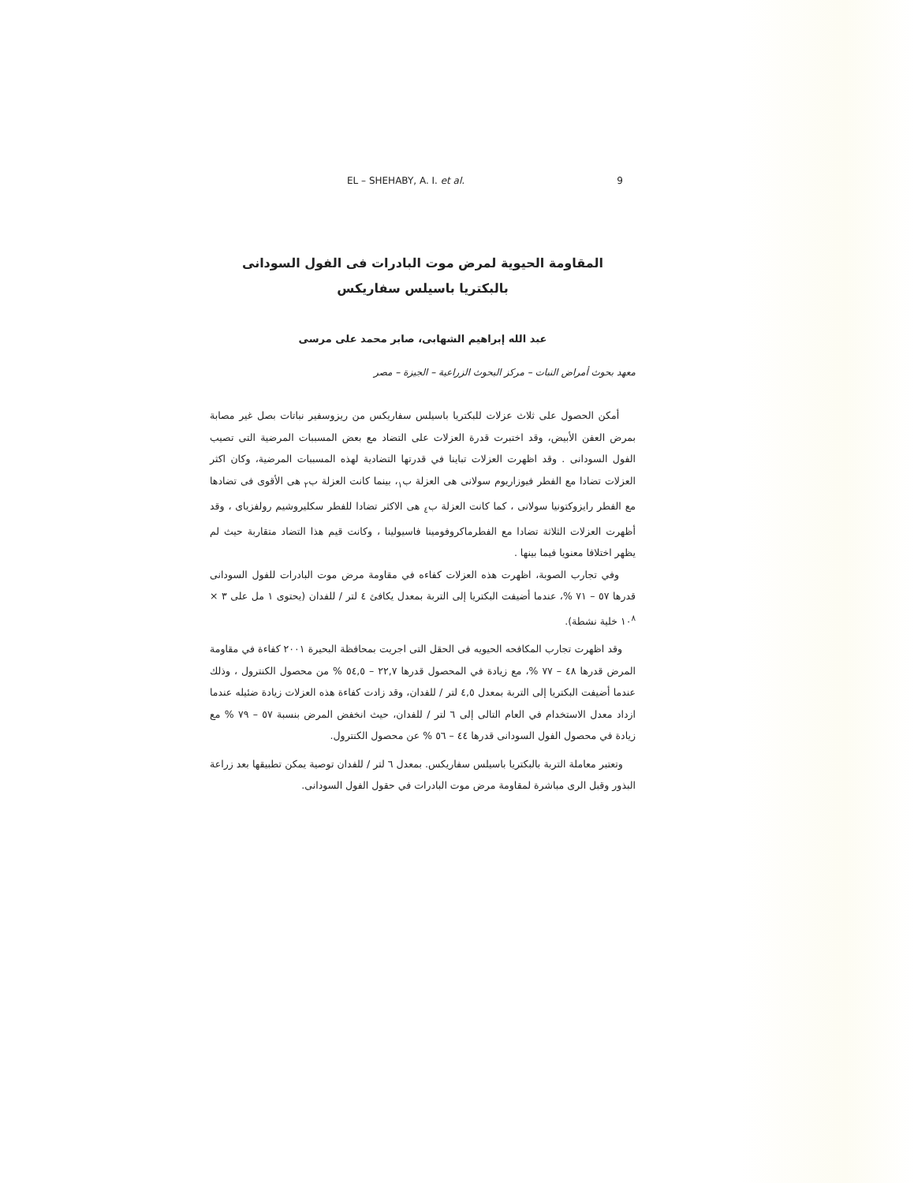EL – SHEHABY, A. I. et al. 9
المقاومة الحيوية لمرض موت البادرات فى الفول السودانى
بالبكتريا باسيلس سفاريكس
عبد الله إبراهيم الشهابى، صابر محمد على مرسى
معهد بحوث أمراض النبات – مركز البحوث الزراعية – الجيزة – مصر
أمكن الحصول على ثلاث عزلات للبكتريا باسيلس سفاريكس من ريزوسفير نباتات بصل غير مصابة بمرض العفن الأبيض، وقد اختبرت قدرة العزلات على التضاد مع بعض المسببات المرضية التى تصيب الفول السودانى . وقد اظهرت العزلات تباينا في قدرتها التضادية لهذه المسببات المرضية، وكان اكثر العزلات تضادا مع الفطر فيوزاريوم سولانى هى العزلة ب<sub>١</sub>، بينما كانت العزلة ب<sub>٢</sub> هى الأقوى فى تضادها مع الفطر رايزوكتونيا سولانى ، كما كانت العزلة ب<sub>٤</sub> هى الاكثر تضادا للفطر سكليروشيم رولفزياى ، وقد أظهرت العزلات الثلاثة تضادا مع الفطرماكروفومينا فاسيولينا ، وكانت قيم هذا التضاد متقاربة حيث لم يظهر اختلافا معنويا فيما بينها .
وفي تجارب الصوبة، اظهرت هذه العزلات كفاءه في مقاومة مرض موت البادرات للفول السودانى قدرها ٥٧ – ٧١ %، عندما أضيفت البكتريا إلى التربة بمعدل يكافئ ٤ لتر / للفدان (يحتوى ١ مل على ٣ × ١٠<sup>٨</sup> خلية نشطة).
وقد اظهرت تجارب المكافحه الحيويه فى الحقل التى اجريت بمحافظة البحيرة ٢٠٠١ كفاءة في مقاومة المرض قدرها ٤٨ – ٧٧ %، مع زيادة في المحصول قدرها ٢٢,٧ – ٥٤,٥ % من محصول الكنترول ، وذلك عندما أضيفت البكتريا إلى التربة بمعدل ٤,٥ لتر / للفدان، وقد زادت كفاءة هذه العزلات زيادة ضئيله عندما ازداد معدل الاستخدام في العام التالى إلى ٦ لتر / للفدان، حيث انخفض المرض بنسبة ٥٧ – ٧٩ % مع زيادة في محصول الفول السودانى قدرها ٤٤ – ٥٦ % عن محصول الكنترول.
وتعتبر معاملة التربة بالبكتريا باسيلس سفاريكس. بمعدل ٦ لتر / للفدان توصية يمكن تطبيقها بعد زراعة البذور وقبل الرى مباشرة لمقاومة مرض موت البادرات في حقول الفول السودانى.